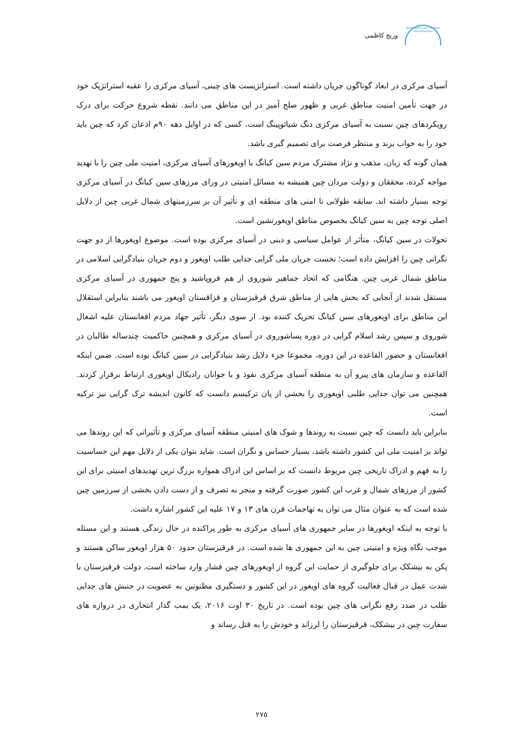وریج کاظمی
geography and human relationships
آسیای مرکزی در ابعاد گوناگون جریان داشته است. استراتژیست های چینی، آسیای مرکزی را عقبه استراتژیک خود در جهت تأمین امنیت مناطق غربی و ظهور صلح آمیز در این مناطق می دانند. نقطه شروع حرکت برای درک رویکردهای چین نسبت به آسیای مرکزی دنگ شیائوپینگ است، کسی که در اوایل دهه ۹۰م اذعان کرد که چین باید خود را به خواب بزند و منتظر فرصت برای تصمیم گیری باشد.
همان گونه که زبان، مذهب و نژاد مشترک مردم سین کیانگ با اویغورهای آسیای مرکزی، امنیت ملی چین را با تهدید مواجه کرده، محققان و دولت مردان چین همیشه به مسائل امنیتی در ورای مرزهای سین کیانگ در آسیای مرکزی توجه بسیار داشته اند. سابقه طولانی نا امنی های منطقه ای و تأثیر آن بر سرزمینهای شمال غربی چین از دلایل اصلی توجه چین به سین کیانگ بخصوص مناطق اویغورنشین است.
تحولات در سین کیانگ، متأثر از عوامل سیاسی و دینی در آسیای مرکزی بوده است. موضوع اویغورها از دو جهت نگرانی چین را افزایش داده است؛ نخست جریان ملی گرایی جدایی طلب اویغور و دوم جریان بنیادگرایی اسلامی در مناطق شمال غربی چین. هنگامی که اتحاد جماهیر شوروی از هم فروپاشید و پنج جمهوری در آسیای مرکزی مستقل شدند از آنجایی که بخش هایی از مناطق شرق قرقیزستان و قزاقستان اویغور می باشند بنابراین استقلال این مناطق برای اویغورهای سین کیانگ تحریک کننده بود. از سوی دیگر، تأثیر جهاد مردم افغانستان علیه اشغال شوروی و سپس رشد اسلام گرایی در دوره پساشوروی در آسیای مرکزی و همچنین حاکمیت چندساله طالبان در افغانستان و حضور القاعده در این دوره، مجموعا جزء دلایل رشد بنیادگرایی در سین کیانگ بوده است. ضمن اینکه القاعده و سازمان های پیرو آن به منطقه آسیای مرکزی نفوذ و با جوانان رادیکال اویغوری ارتباط برقرار کردند. همچنین می توان جدایی طلبی اویغوری را بخشی از پان ترکیسم دانست که کانون اندیشه ترک گرایی نیز ترکیه است.
بنابراین باید دانست که چین نسبت به روندها و شوک های امنیتی منطقه آسیای مرکزی و تأثیراتی که این روندها می تواند بر امنیت ملی این کشور داشته باشد، بسیار حساس و نگران است. شاید بتوان یکی از دلایل مهم این حساسیت را به فهم و ادراک تاریخی چین مربوط دانست که بر اساس این ادراک همواره بزرگ ترین تهدیدهای امنیتی برای این کشور از مرزهای شمال و غرب این کشور صورت گرفته و منجر به تصرف و از دست دادن بخشی از سرزمین چین شده است که به عنوان مثال می توان به تهاجمات قرن های ۱۳ و ۱۷ علیه این کشور اشاره داشت.
با توجه به اینکه اویغورها در سایر جمهوری های آسیای مرکزی به طور پراکنده در حال زندگی هستند و این مسئله موجب نگاه ویژه و امنیتی چین به این جمهوری ها شده است. در قرقیزستان حدود ۵۰ هزار اویغور ساکن هستند و پکن به بیشکک برای جلوگیری از حمایت این گروه از اویغورهای چین فشار وارد ساخته است. دولت قرقیزستان با شدت عمل در قبال فعالیت گروه های اویغور در این کشور و دستگیری مظنونین به عضویت در جنبش های جدایی طلب در صدد رفع نگرانی های چین بوده است. در تاریخ ۳۰ اوت ۲۰۱۶، یک بمب گذار انتحاری در دروازه های سفارت چین در بیشکک، قرقیزستان را لرزاند و خودش را به قتل رساند و
۲۷۵